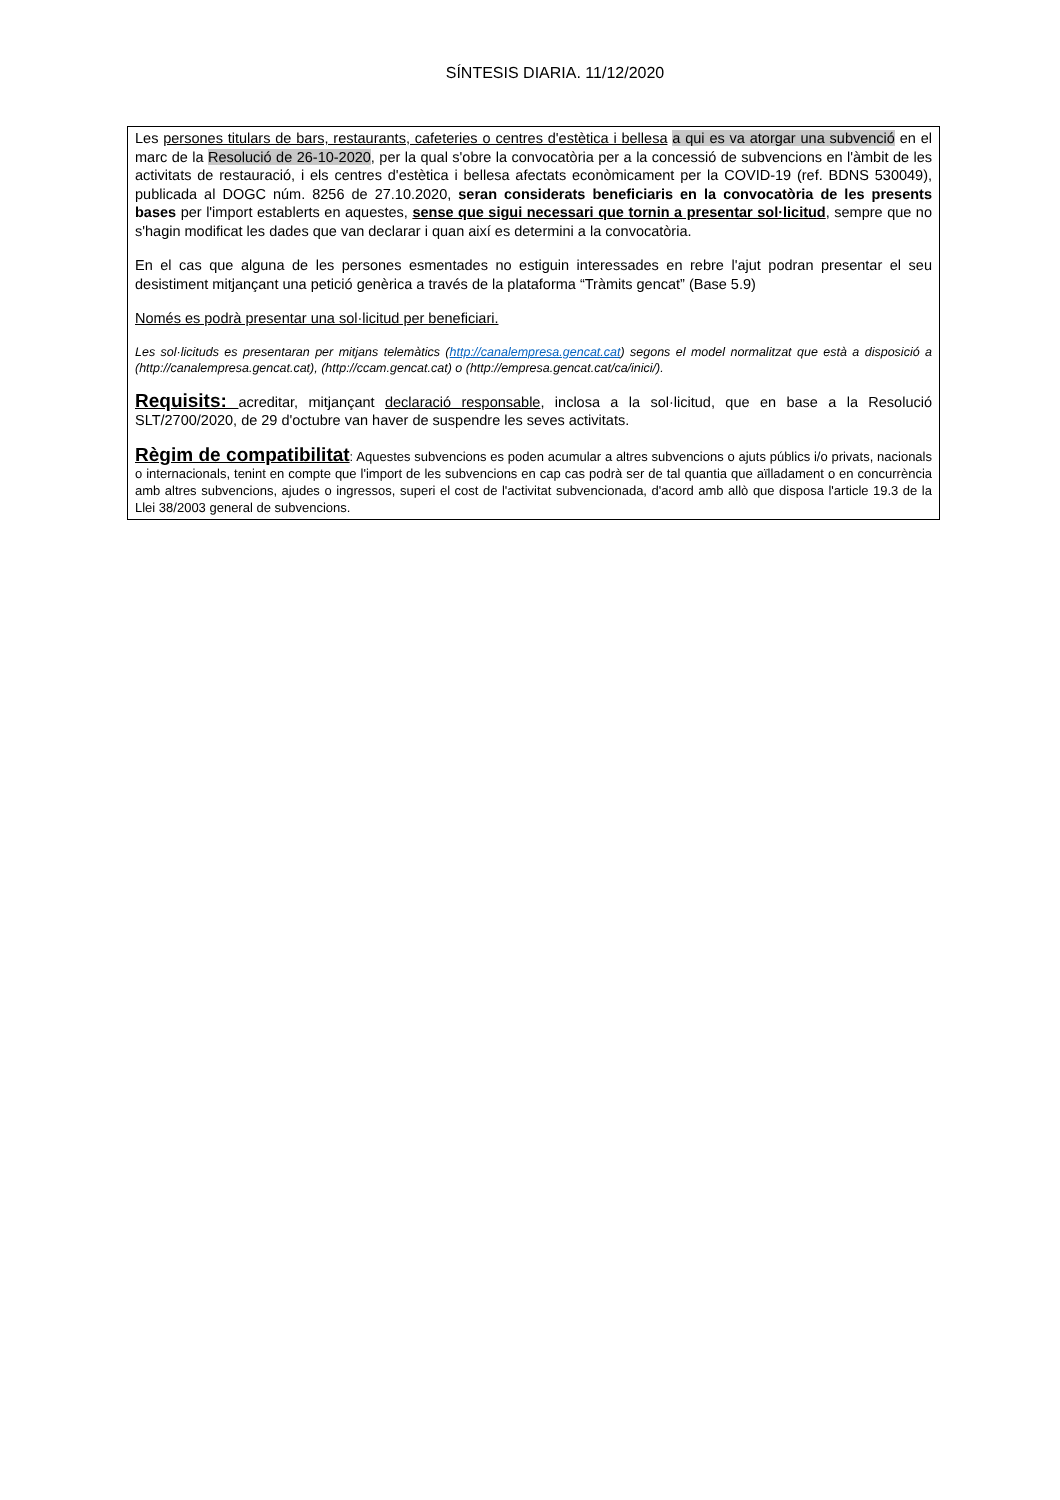SÍNTESIS DIARIA. 11/12/2020
Les persones titulars de bars, restaurants, cafeteries o centres d'estètica i bellesa a qui es va atorgar una subvenció en el marc de la Resolució de 26-10-2020, per la qual s'obre la convocatòria per a la concessió de subvencions en l'àmbit de les activitats de restauració, i els centres d'estètica i bellesa afectats econòmicament per la COVID-19 (ref. BDNS 530049), publicada al DOGC núm. 8256 de 27.10.2020, seran considerats beneficiaris en la convocatòria de les presents bases per l'import establerts en aquestes, sense que sigui necessari que tornin a presentar sol·licitud, sempre que no s'hagin modificat les dades que van declarar i quan així es determini a la convocatòria.
En el cas que alguna de les persones esmentades no estiguin interessades en rebre l'ajut podran presentar el seu desistiment mitjançant una petició genèrica a través de la plataforma “Tràmits gencat” (Base 5.9)
Només es podrà presentar una sol·licitud per beneficiari.
Les sol·licituds es presentaran per mitjans telemàtics (http://canalempresa.gencat.cat) segons el model normalitzat que està a disposició a (http://canalempresa.gencat.cat), (http://ccam.gencat.cat) o (http://empresa.gencat.cat/ca/inici/).
Requisits: acreditar, mitjançant declaració responsable, inclosa a la sol·licitud, que en base a la Resolució SLT/2700/2020, de 29 d'octubre van haver de suspendre les seves activitats.
Règim de compatibilitat: Aquestes subvencions es poden acumular a altres subvencions o ajuts públics i/o privats, nacionals o internacionals, tenint en compte que l'import de les subvencions en cap cas podrà ser de tal quantia que aïlladament o en concurrència amb altres subvencions, ajudes o ingressos, superi el cost de l'activitat subvencionada, d'acord amb allò que disposa l'article 19.3 de la Llei 38/2003 general de subvencions.